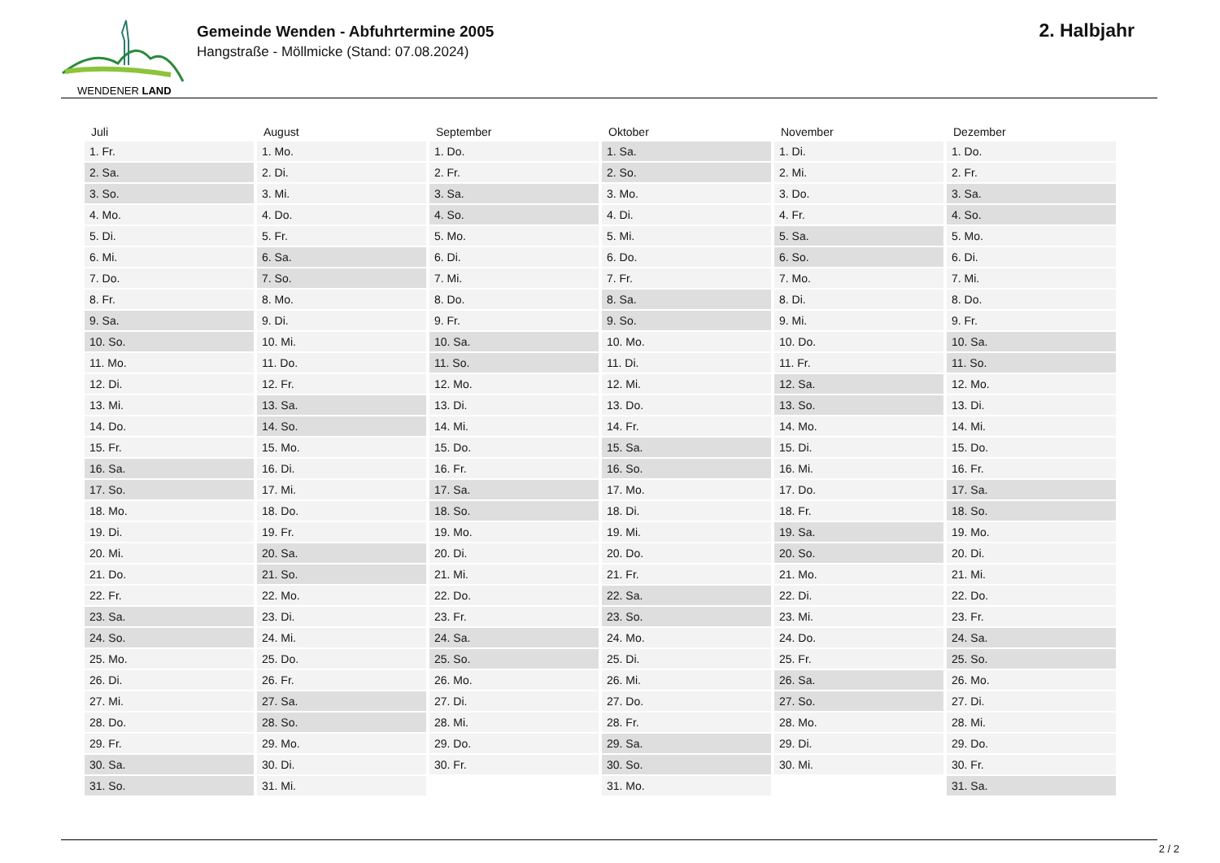WENDENER LAND
Gemeinde Wenden - Abfuhrtermine 2005
Hangstraße - Möllmicke (Stand: 07.08.2024)
2. Halbjahr
| Juli | August | September | Oktober | November | Dezember |
| --- | --- | --- | --- | --- | --- |
| 1. Fr. | 1. Mo. | 1. Do. | 1. Sa. | 1. Di. | 1. Do. |
| 2. Sa. | 2. Di. | 2. Fr. | 2. So. | 2. Mi. | 2. Fr. |
| 3. So. | 3. Mi. | 3. Sa. | 3. Mo. | 3. Do. | 3. Sa. |
| 4. Mo. | 4. Do. | 4. So. | 4. Di. | 4. Fr. | 4. So. |
| 5. Di. | 5. Fr. | 5. Mo. | 5. Mi. | 5. Sa. | 5. Mo. |
| 6. Mi. | 6. Sa. | 6. Di. | 6. Do. | 6. So. | 6. Di. |
| 7. Do. | 7. So. | 7. Mi. | 7. Fr. | 7. Mo. | 7. Mi. |
| 8. Fr. | 8. Mo. | 8. Do. | 8. Sa. | 8. Di. | 8. Do. |
| 9. Sa. | 9. Di. | 9. Fr. | 9. So. | 9. Mi. | 9. Fr. |
| 10. So. | 10. Mi. | 10. Sa. | 10. Mo. | 10. Do. | 10. Sa. |
| 11. Mo. | 11. Do. | 11. So. | 11. Di. | 11. Fr. | 11. So. |
| 12. Di. | 12. Fr. | 12. Mo. | 12. Mi. | 12. Sa. | 12. Mo. |
| 13. Mi. | 13. Sa. | 13. Di. | 13. Do. | 13. So. | 13. Di. |
| 14. Do. | 14. So. | 14. Mi. | 14. Fr. | 14. Mo. | 14. Mi. |
| 15. Fr. | 15. Mo. | 15. Do. | 15. Sa. | 15. Di. | 15. Do. |
| 16. Sa. | 16. Di. | 16. Fr. | 16. So. | 16. Mi. | 16. Fr. |
| 17. So. | 17. Mi. | 17. Sa. | 17. Mo. | 17. Do. | 17. Sa. |
| 18. Mo. | 18. Do. | 18. So. | 18. Di. | 18. Fr. | 18. So. |
| 19. Di. | 19. Fr. | 19. Mo. | 19. Mi. | 19. Sa. | 19. Mo. |
| 20. Mi. | 20. Sa. | 20. Di. | 20. Do. | 20. So. | 20. Di. |
| 21. Do. | 21. So. | 21. Mi. | 21. Fr. | 21. Mo. | 21. Mi. |
| 22. Fr. | 22. Mo. | 22. Do. | 22. Sa. | 22. Di. | 22. Do. |
| 23. Sa. | 23. Di. | 23. Fr. | 23. So. | 23. Mi. | 23. Fr. |
| 24. So. | 24. Mi. | 24. Sa. | 24. Mo. | 24. Do. | 24. Sa. |
| 25. Mo. | 25. Do. | 25. So. | 25. Di. | 25. Fr. | 25. So. |
| 26. Di. | 26. Fr. | 26. Mo. | 26. Mi. | 26. Sa. | 26. Mo. |
| 27. Mi. | 27. Sa. | 27. Di. | 27. Do. | 27. So. | 27. Di. |
| 28. Do. | 28. So. | 28. Mi. | 28. Fr. | 28. Mo. | 28. Mi. |
| 29. Fr. | 29. Mo. | 29. Do. | 29. Sa. | 29. Di. | 29. Do. |
| 30. Sa. | 30. Di. | 30. Fr. | 30. So. | 30. Mi. | 30. Fr. |
| 31. So. | 31. Mi. | | 31. Mo. | | 31. Sa. |
2 / 2